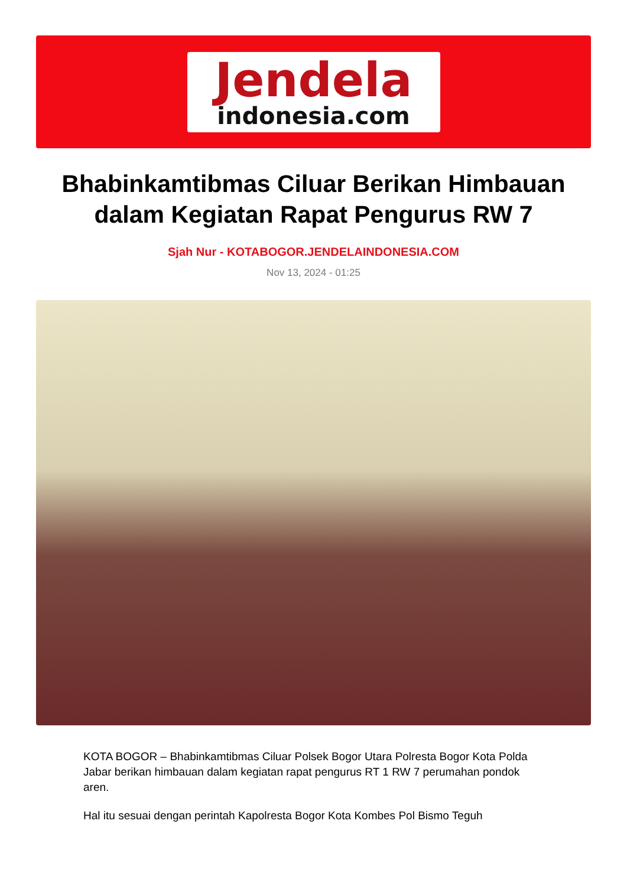Jendela
indonesia.com
Bhabinkamtibmas Ciluar Berikan Himbauan dalam Kegiatan Rapat Pengurus RW 7
Sjah Nur - KOTABOGOR.JENDELAINDONESIA.COM
Nov 13, 2024 - 01:25
KOTA BOGOR – Bhabinkamtibmas Ciluar Polsek Bogor Utara Polresta Bogor Kota Polda Jabar berikan himbauan dalam kegiatan rapat pengurus RT 1 RW 7 perumahan pondok aren.
Hal itu sesuai dengan perintah Kapolresta Bogor Kota Kombes Pol Bismo Teguh